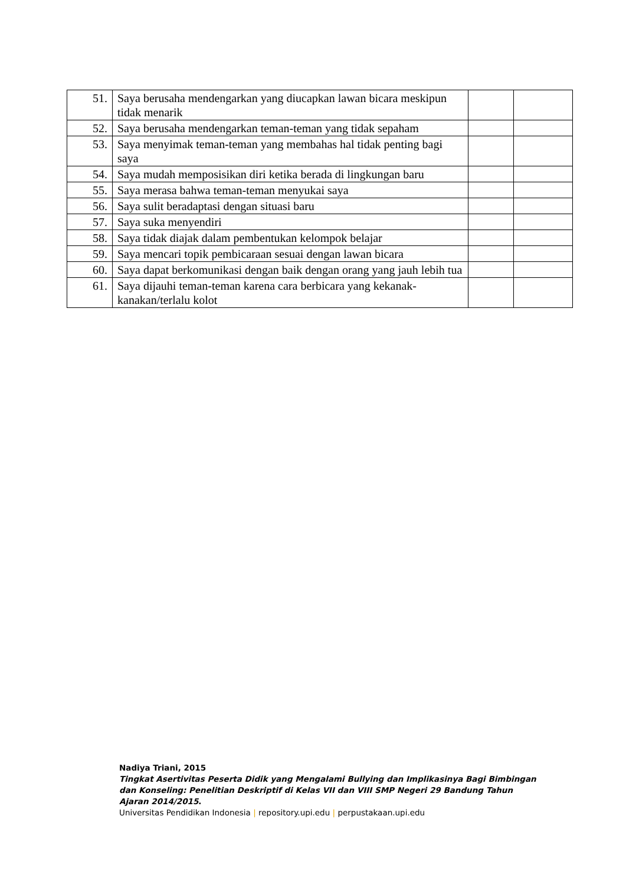| 51. | Saya berusaha mendengarkan yang diucapkan lawan bicara meskipun tidak menarik | | |
| 52. | Saya berusaha mendengarkan teman-teman yang tidak sepaham | | |
| 53. | Saya menyimak teman-teman yang membahas hal tidak penting bagi saya | | |
| 54. | Saya mudah memposisikan diri ketika berada di lingkungan baru | | |
| 55. | Saya merasa bahwa teman-teman menyukai saya | | |
| 56. | Saya sulit beradaptasi dengan situasi baru | | |
| 57. | Saya suka menyendiri | | |
| 58. | Saya tidak diajak dalam pembentukan kelompok belajar | | |
| 59. | Saya mencari topik pembicaraan sesuai dengan lawan bicara | | |
| 60. | Saya dapat berkomunikasi dengan baik dengan orang yang jauh lebih tua | | |
| 61. | Saya dijauhi teman-teman karena cara berbicara yang kekanak-kanakan/terlalu kolot | | |
Nadiya Triani, 2015
Tingkat Asertivitas Peserta Didik yang Mengalami Bullying dan Implikasinya Bagi Bimbingan dan Konseling: Penelitian Deskriptif di Kelas VII dan VIII SMP Negeri 29 Bandung Tahun Ajaran 2014/2015.
Universitas Pendidikan Indonesia | repository.upi.edu | perpustakaan.upi.edu